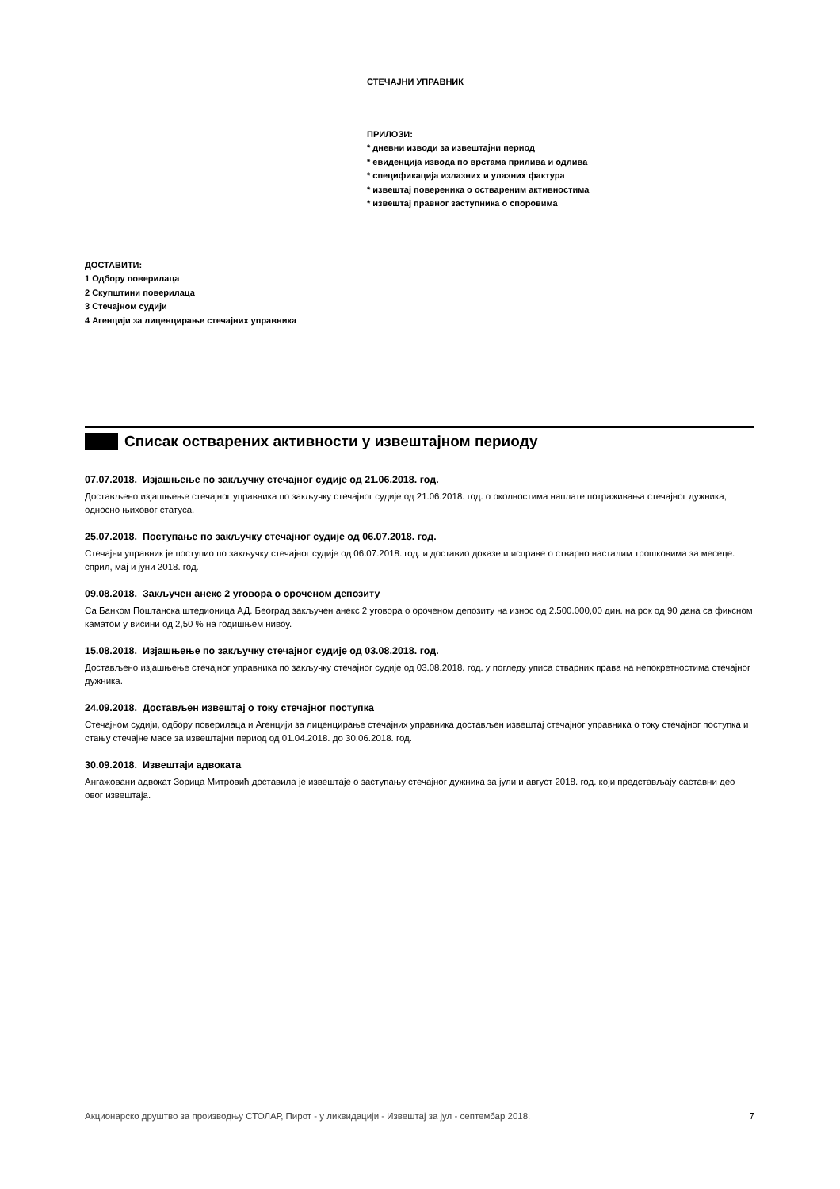СТЕЧАЈНИ УПРАВНИК
ПРИЛОЗИ:
* дневни изводи за извештајни период
* евиденција извода по врстама прилива и одлива
* спецификација излазних и улазних фактура
* извештај повереника о оствареним активностима
* извештај правног заступника о споровима
ДОСТАВИТИ:
1 Одбору поверилаца
2 Скупштини поверилаца
3 Стечајном судији
4 Агенцији за лиценцирање стечајних управника
Списак остварених активности у извештајном периоду
07.07.2018. Изјашњење по закључку стечајног судије од 21.06.2018. год.
Достављено изјашњење стечајног управника по закључку стечајног судије од 21.06.2018. год. о околностима наплате потраживања стечајног дужника, односно њиховог статуса.
25.07.2018. Поступање по закључку стечајног судије од 06.07.2018. год.
Стечајни управник је поступио по закључку стечајног судије од 06.07.2018. год. и доставио доказе и исправе о стварно насталим трошковима за месеце: сприл, мај и јуни 2018. год.
09.08.2018. Закључен анекс 2 уговора о ороченом депозиту
Са Банком Поштанска штедионица АД. Београд закључен анекс 2 уговора о ороченом депозиту на износ од 2.500.000,00 дин. на рок од 90 дана са фиксном каматом у висини од 2,50 % на годишњем нивоу.
15.08.2018. Изјашњење по закључку стечајног судије од 03.08.2018. год.
Достављено изјашњење стечајног управника по закључку стечајног судије од 03.08.2018. год. у погледу уписа стварних права на непокретностима стечајног дужника.
24.09.2018. Достављен извештај о току стечајног поступка
Стечајном судији, одбору поверилаца и Агенцији за лиценцирање стечајних управника достављен извештај стечајног управника о току стечајног поступка и стању стечајне масе за извештајни период од 01.04.2018. до 30.06.2018. год.
30.09.2018. Извештаји адвоката
Ангажовани адвокат Зорица Митровић доставила је извештаје о заступању стечајног дужника за јули и август 2018. год. који представљају саставни део овог извештаја.
Акционарско друштво за производњу СТОЛАР, Пирот - у ликвидацији - Извештај за јул - септембар 2018. 7